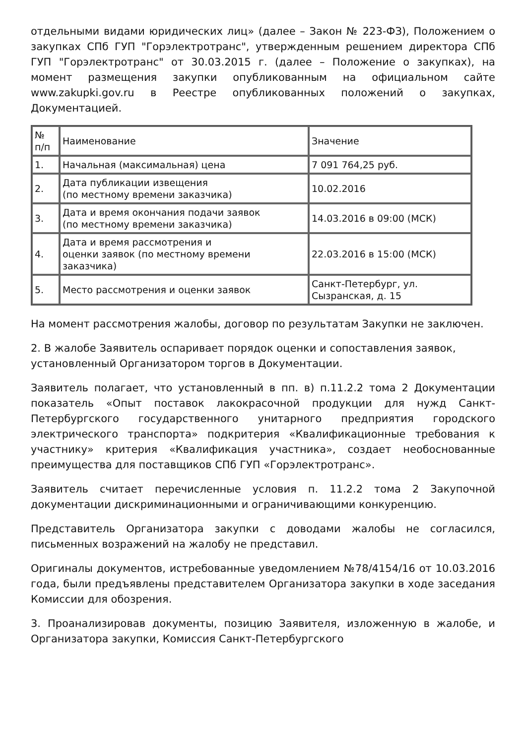отдельными видами юридических лиц» (далее – Закон № 223-ФЗ), Положением о закупках СПб ГУП "Горэлектротранс", утвержденным решением директора СПб ГУП "Горэлектротранс" от 30.03.2015 г. (далее – Положение о закупках), на момент размещения закупки опубликованным на официальном сайте www.zakupki.gov.ru в Реестре опубликованных положений о закупках, Документацией.
| № п/п | Наименование | Значение |
| 1. | Начальная (максимальная) цена | 7 091 764,25 руб. |
| 2. | Дата публикации извещения (по местному времени заказчика) | 10.02.2016 |
| 3. | Дата и время окончания подачи заявок (по местному времени заказчика) | 14.03.2016 в 09:00 (МСК) |
| 4. | Дата и время рассмотрения и оценки заявок (по местному времени заказчика) | 22.03.2016 в 15:00 (МСК) |
| 5. | Место рассмотрения и оценки заявок | Санкт-Петербург, ул. Сызранская, д. 15 |
На момент рассмотрения жалобы, договор по результатам Закупки не заключен.
2. В жалобе Заявитель оспаривает порядок оценки и сопоставления заявок, установленный Организатором торгов в Документации.
Заявитель полагает, что установленный в пп. в) п.11.2.2 тома 2 Документации показатель «Опыт поставок лакокрасочной продукции для нужд Санкт-Петербургского государственного унитарного предприятия городского электрического транспорта» подкритерия «Квалификационные требования к участнику» критерия «Квалификация участника», создает необоснованные преимущества для поставщиков СПб ГУП «Горэлектротранс».
Заявитель считает перечисленные условия п. 11.2.2 тома 2 Закупочной документации дискриминационными и ограничивающими конкуренцию.
Представитель Организатора закупки с доводами жалобы не согласился, письменных возражений на жалобу не представил.
Оригиналы документов, истребованные уведомлением №78/4154/16 от 10.03.2016 года, были предъявлены представителем Организатора закупки в ходе заседания Комиссии для обозрения.
3. Проанализировав документы, позицию Заявителя, изложенную в жалобе, и Организатора закупки, Комиссия Санкт-Петербургского